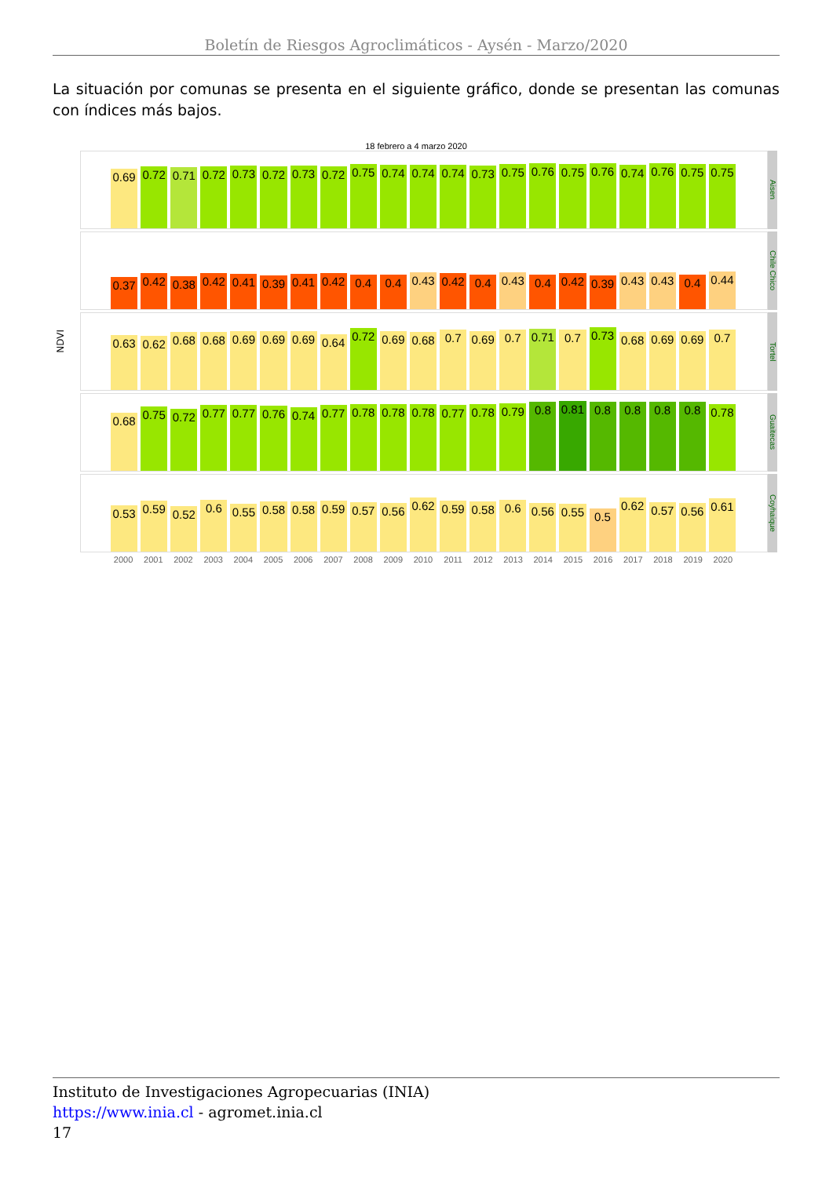Boletín de Riesgos Agroclimáticos - Aysén - Marzo/2020
La situación por comunas se presenta en el siguiente gráfico, donde se presentan las comunas con índices más bajos.
18 febrero a 4 marzo 2020
NDVI
0.69
0.72
0.71
0.72
0.73
0.72
0.73
0.72
0.75
0.74
0.74
0.74
0.73
0.75
0.76
0.75
0.76
0.74
0.76
0.75
0.75
Aisen
0.37
0.42
0.38
0.42
0.41
0.39
0.41
0.42
0.4
0.4
0.43
0.42
0.4
0.43
0.4
0.42
0.39
0.43
0.43
0.4
0.44
Chile Chico
0.63
0.62
0.68
0.68
0.69
0.69
0.69
0.64
0.72
0.69
0.68
0.7
0.69
0.7
0.71
0.7
0.73
0.68
0.69
0.69
0.7
Tortel
0.68
0.75
0.72
0.77
0.77
0.76
0.74
0.77
0.78
0.78
0.78
0.77
0.78
0.79
0.8
0.81
0.8
0.8
0.8
0.8
0.78
Guaitecas
0.53
0.59
0.52
0.6
0.55
0.58
0.58
0.59
0.57
0.56
0.62
0.59
0.58
0.6
0.56
0.55
0.5
0.62
0.57
0.56
0.61
Coyhaique
2000 2001 2002 2003 2004 2005 2006 2007 2008 2009 2010 2011 2012 2013 2014 2015 2016 2017 2018 2019 2020
Instituto de Investigaciones Agropecuarias (INIA)
https://www.inia.cl - agromet.inia.cl
17